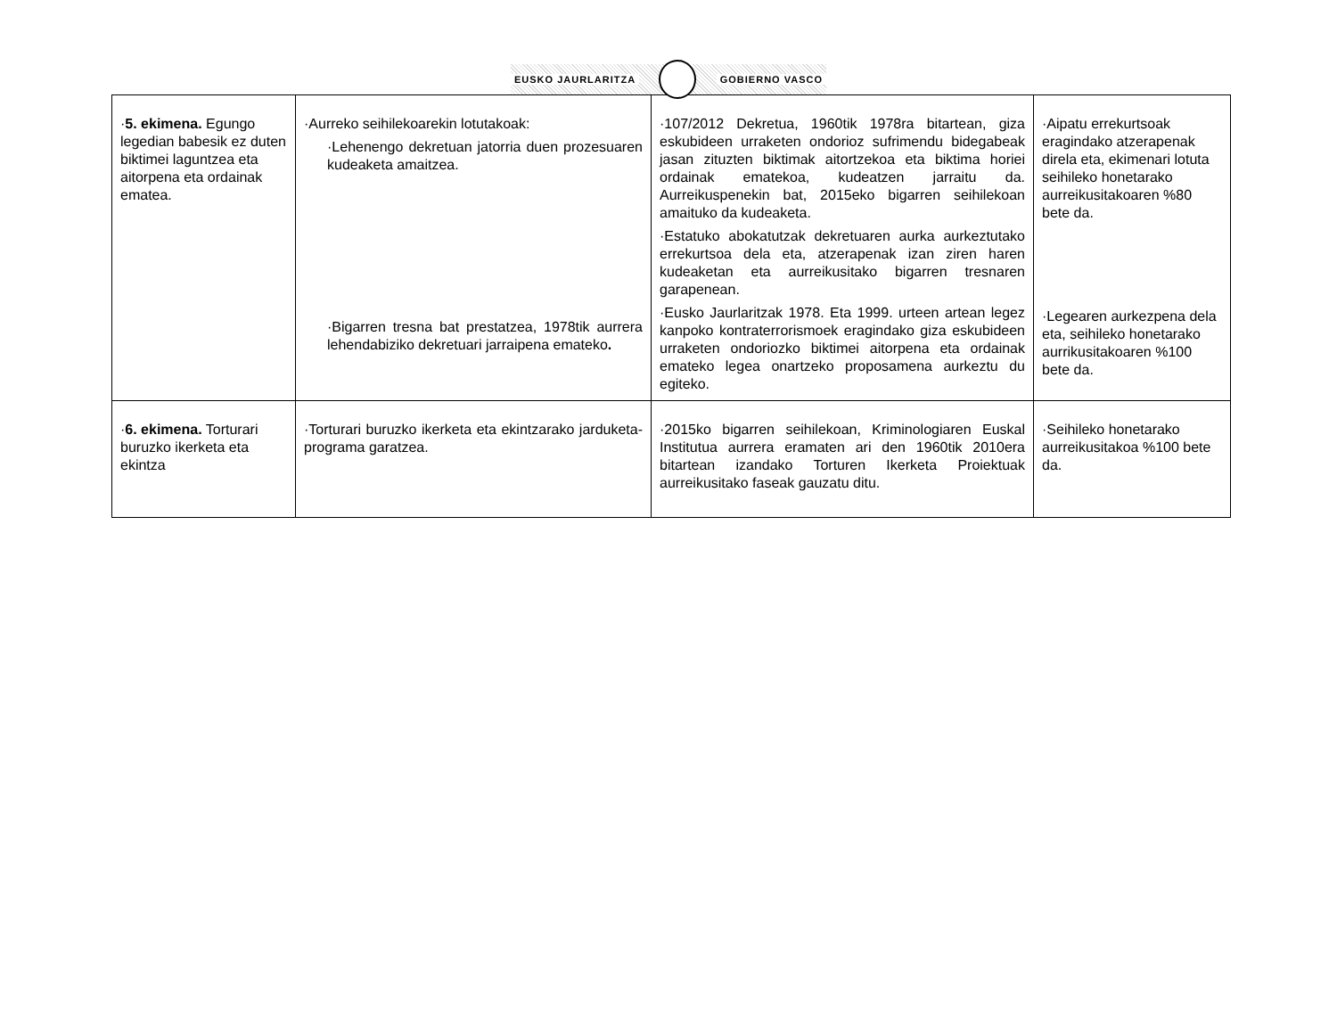EUSKO JAURLARITZA GOBIERNO VASCO
| · 5. ekimena. Egungo legedian babesik ez duten biktimei laguntzea eta aitorpena eta ordainak ematea. | ·Aurreko seihilekoarekin lotutakoak: ·Lehenengo dekretuan jatorria duen prozesuaren kudeaketa amaitzea. ·Bigarren tresna bat prestatzea, 1978tik aurrera lehendabiziko dekretuari jarraipena emateko . | ·107/2012 Dekretua, 1960tik 1978ra bitartean, giza eskubideen urraketen ondorioz sufrimendu bidegabeak jasan zituzten biktimak aitortzekoa eta biktima horiei ordainak ematekoa, kudeatzen jarraitu da. Aurreikuspenekin bat, 2015eko bigarren seihilekoan amaituko da kudeaketa. ·Estatuko abokatutzak dekretuaren aurka aurkeztutako errekurtsoa dela eta, atzerapenak izan ziren haren kudeaketan eta aurreikusitako bigarren tresnaren garapenean. ·Eusko Jaurlaritzak 1978. Eta 1999. urteen artean legez kanpoko kontraterrorismoek eragindako giza eskubideen urraketen ondoriozko biktimei aitorpena eta ordainak emateko legea onartzeko proposamena aurkeztu du egiteko. | ·Aipatu errekurtsoak eragindako atzerapenak direla eta, ekimenari lotuta seihileko honetarako aurreikusitakoaren %80 bete da. ·Legearen aurkezpena dela eta, seihileko honetarako aurrikusitakoaren %100 bete da. |
| · 6. ekimena. Torturari buruzko ikerketa eta ekintza | ·Torturari buruzko ikerketa eta ekintzarako jarduketa-programa garatzea. | ·2015ko bigarren seihilekoan, Kriminologiaren Euskal Institutua aurrera eramaten ari den 1960tik 2010era bitartean izandako Torturen Ikerketa Proiektuak aurreikusitako faseak gauzatu ditu. | ·Seihileko honetarako aurreikusitakoa %100 bete da. |